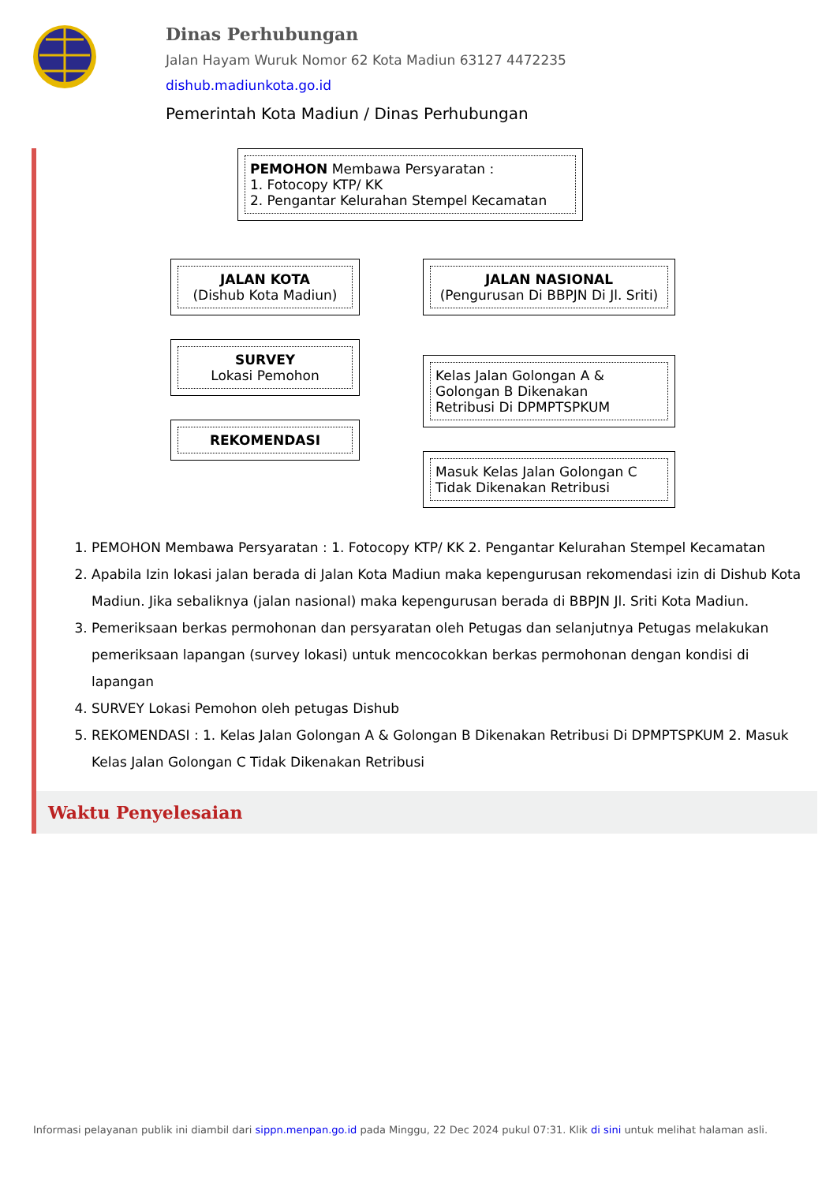Dinas Perhubungan
Jalan Hayam Wuruk Nomor 62 Kota Madiun 63127 4472235
dishub.madiunkota.go.id
Pemerintah Kota Madiun / Dinas Perhubungan
PEMOHON Membawa Persyaratan :
1. Fotocopy KTP/ KK
2. Pengantar Kelurahan Stempel Kecamatan
JALAN KOTA
(Dishub Kota Madiun)
SURVEY
Lokasi Pemohon
REKOMENDASI
JALAN NASIONAL
(Pengurusan Di BBPJN Di Jl. Sriti)
Kelas Jalan Golongan A &
Golongan B Dikenakan
Retribusi Di DPMPTSPKUM
Masuk Kelas Jalan Golongan C
Tidak Dikenakan Retribusi
1. PEMOHON Membawa Persyaratan : 1. Fotocopy KTP/ KK 2. Pengantar Kelurahan Stempel Kecamatan
2. Apabila Izin lokasi jalan berada di Jalan Kota Madiun maka kepengurusan rekomendasi izin di Dishub Kota Madiun. Jika sebaliknya (jalan nasional) maka kepengurusan berada di BBPJN Jl. Sriti Kota Madiun.
3. Pemeriksaan berkas permohonan dan persyaratan oleh Petugas dan selanjutnya Petugas melakukan pemeriksaan lapangan (survey lokasi) untuk mencocokkan berkas permohonan dengan kondisi di lapangan
4. SURVEY Lokasi Pemohon oleh petugas Dishub
5. REKOMENDASI : 1. Kelas Jalan Golongan A & Golongan B Dikenakan Retribusi Di DPMPTSPKUM 2. Masuk Kelas Jalan Golongan C Tidak Dikenakan Retribusi
Waktu Penyelesaian
Informasi pelayanan publik ini diambil dari sippn.menpan.go.id pada Minggu, 22 Dec 2024 pukul 07:31. Klik di sini untuk melihat halaman asli.